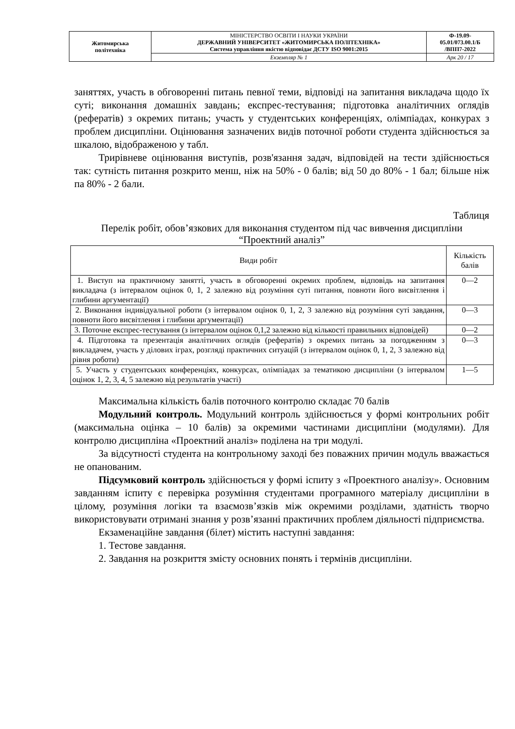| Житомирська політехніка | МІНІСТЕРСТВО ОСВІТИ І НАУКИ УКРАЇНИ ДЕРЖАВНИЙ УНІВЕРСИТЕТ «ЖИТОМИРСЬКА ПОЛІТЕХНІКА» Система управління якістю відповідає ДСТУ ISO 9001:2015 | Ф-19.09- 05.01/073.00.1/Б /ВПП7-2022 |
| | Екземпляр № 1 | Арк 20 / 17 |
заняттях, участь в обговоренні питань певної теми, відповіді на запитання викладача щодо їх суті; виконання домашніх завдань; експрес-тестування; підготовка аналітичних оглядів (рефератів) з окремих питань; участь у студентських конференціях, олімпіадах, конкурах з проблем дисципліни. Оцінювання зазначених видів поточної роботи студента здійснюється за шкалою, відображеною у табл.
Трирівневе оцінювання виступів, розв'язання задач, відповідей на тести здійснюється так: сутність питання розкрито менш, ніж на 50% - 0 балів; від 50 до 80% - 1 бал; більше ніж па 80% - 2 бали.
Таблиця
Перелік робіт, обов’язкових для виконання студентом під час вивчення дисципліни “Проектний аналіз”
| Види робіт | Кількість балів |
| --- | --- |
| 1. Виступ на практичному занятті, участь в обговоренні окремих проблем, відповідь на запитання викладача (з інтервалом оцінок 0, 1, 2 залежно від розуміння суті питання, повноти його висвітлення і глибини аргументації) | 0—2 |
| 2. Виконання індивідуальної роботи (з інтервалом оцінок 0, 1, 2, 3 залежно від розуміння суті завдання, повноти його висвітлення і глибини аргументації) | 0—3 |
| 3. Поточне експрес-тестування (з інтервалом оцінок 0,1,2 залежно від кількості правильних відповідей) | 0—2 |
| 4. Підготовка та презентація аналітичних оглядів (рефератів) з окремих питань за погодженням з викладачем, участь у ділових іграх, розгляді практичних ситуацій (з інтервалом оцінок 0, 1, 2, 3 залежно від рівня роботи) | 0—3 |
| 5. Участь у студентських конференціях, конкурсах, олімпіадах за тематикою дисципліни (з інтервалом оцінок 1, 2, 3, 4, 5 залежно від результатів участі) | 1—5 |
Максимальна кількість балів поточного контролю складає 70 балів
Модульний контроль. Модульний контроль здійснюється у формі контрольних робіт (максимальна оцінка – 10 балів) за окремими частинами дисципліни (модулями). Для контролю дисципліна «Проектний аналіз» поділена на три модулі.
За відсутності студента на контрольному заході без поважних причин модуль вважається не опанованим.
Підсумковий контроль здійснюється у формі іспиту з «Проектного аналізу». Основним завданням іспиту є перевірка розуміння студентами програмного матеріалу дисципліни в цілому, розуміння логіки та взаємозв’язків між окремими розділами, здатність творчо використовувати отримані знання у розв’язанні практичних проблем діяльності підприємства.
Екзаменаційне завдання (білет) містить наступні завдання:
1. Тестове завдання.
2. Завдання на розкриття змісту основних понять і термінів дисципліни.